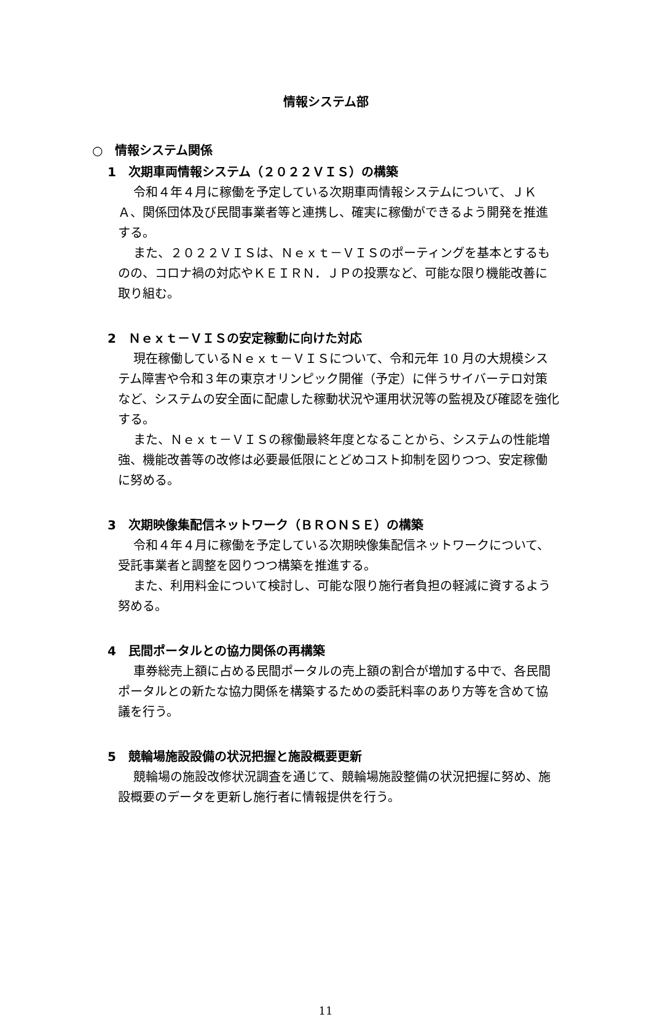情報システム部
○　情報システム関係
1　次期車両情報システム（２０２２ＶＩＳ）の構築
令和４年４月に稼働を予定している次期車両情報システムについて、ＪＫＡ、関係団体及び民間事業者等と連携し、確実に稼働ができるよう開発を推進する。
また、２０２２ＶＩＳは、Ｎｅｘｔ－ＶＩＳのポーティングを基本とするものの、コロナ禍の対応やＫＥＩＲＮ．ＪＰの投票など、可能な限り機能改善に取り組む。
2　Ｎｅｘｔ－ＶＩＳの安定稼動に向けた対応
現在稼働しているＮｅｘｔ－ＶＩＳについて、令和元年 10 月の大規模システム障害や令和３年の東京オリンピック開催（予定）に伴うサイバーテロ対策など、システムの安全面に配慮した稼動状況や運用状況等の監視及び確認を強化する。
また、Ｎｅｘｔ－ＶＩＳの稼働最終年度となることから、システムの性能増強、機能改善等の改修は必要最低限にとどめコスト抑制を図りつつ、安定稼働に努める。
3　次期映像集配信ネットワーク（ＢＲＯＮＳＥ）の構築
令和４年４月に稼働を予定している次期映像集配信ネットワークについて、受託事業者と調整を図りつつ構築を推進する。
また、利用料金について検討し、可能な限り施行者負担の軽減に資するよう努める。
4　民間ポータルとの協力関係の再構築
車券総売上額に占める民間ポータルの売上額の割合が増加する中で、各民間ポータルとの新たな協力関係を構築するための委託料率のあり方等を含めて協議を行う。
5　競輪場施設設備の状況把握と施設概要更新
競輪場の施設改修状況調査を通じて、競輪場施設整備の状況把握に努め、施設概要のデータを更新し施行者に情報提供を行う。
11